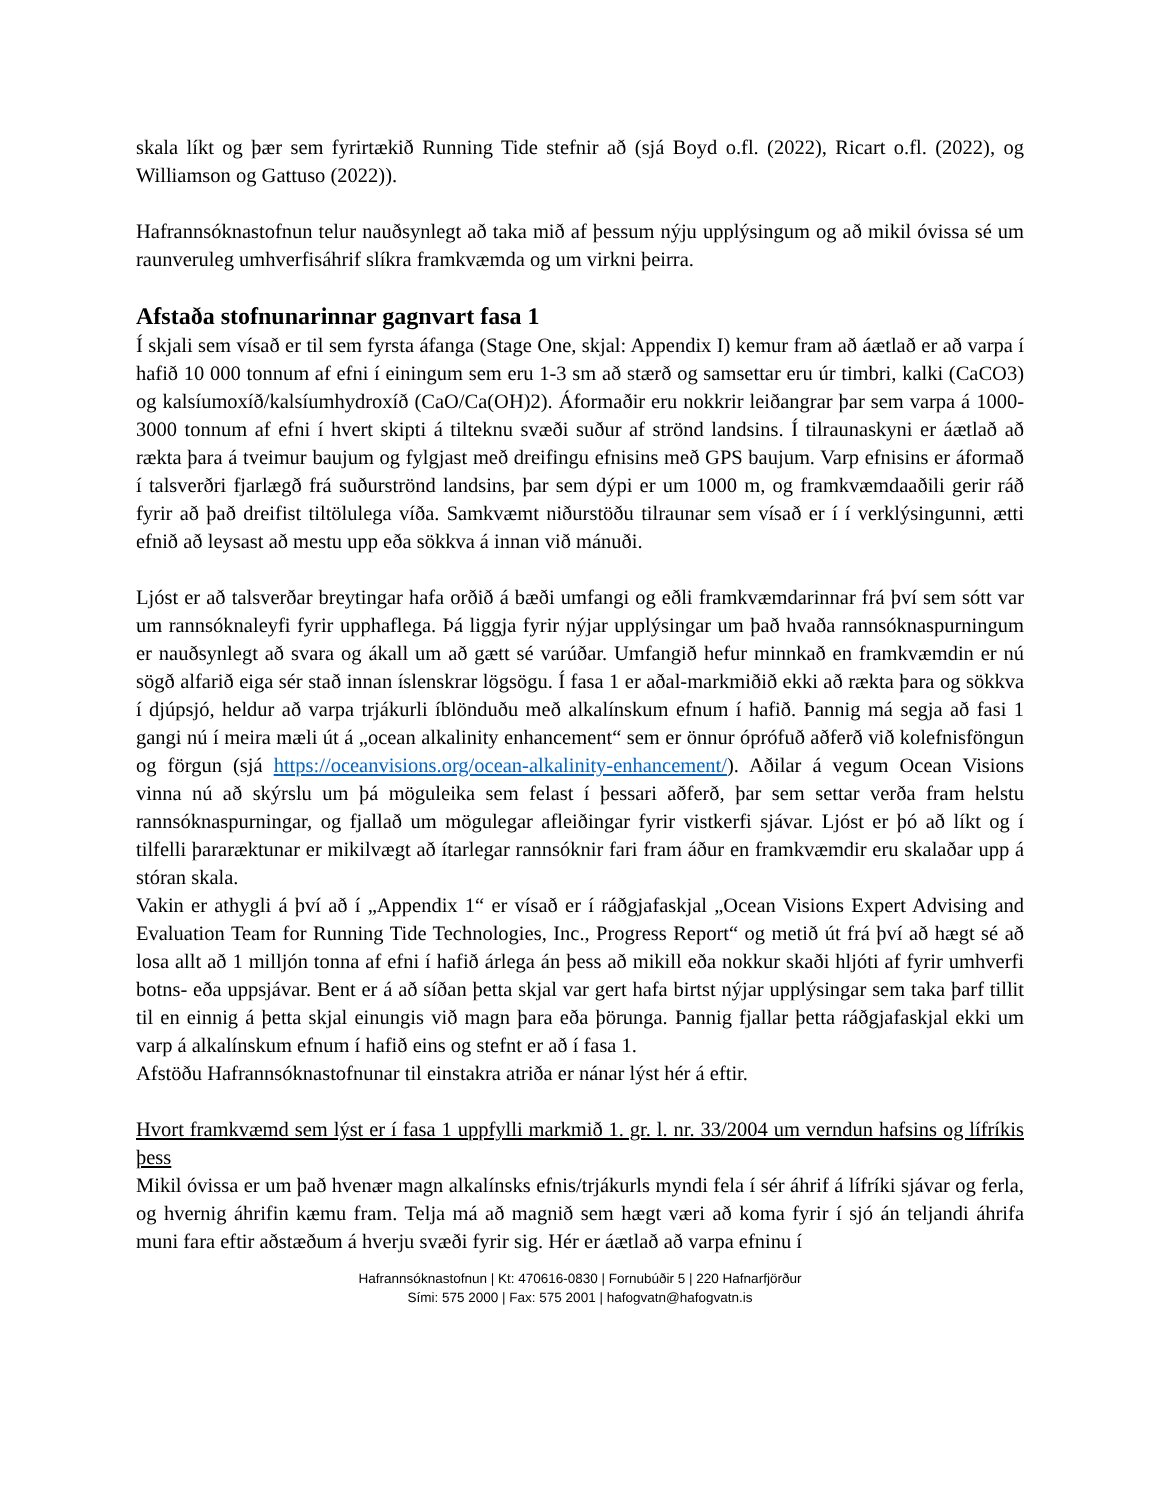skala líkt og þær sem fyrirtækið Running Tide stefnir að (sjá Boyd o.fl. (2022), Ricart o.fl. (2022), og Williamson og Gattuso (2022)).
Hafrannsóknastofnun telur nauðsynlegt að taka mið af þessum nýju upplýsingum og að mikil óvissa sé um raunveruleg umhverfisáhrif slíkra framkvæmda og um virkni þeirra.
Afstaða stofnunarinnar gagnvart fasa 1
Í skjali sem vísað er til sem fyrsta áfanga (Stage One, skjal: Appendix I) kemur fram að áætlað er að varpa í hafið 10 000 tonnum af efni í einingum sem eru 1-3 sm að stærð og samsettar eru úr timbri, kalki (CaCO3) og kalsíumoxíð/kalsíumhydroxíð (CaO/Ca(OH)2). Áformaðir eru nokkrir leiðangrar þar sem varpa á 1000- 3000 tonnum af efni í hvert skipti á tilteknu svæði suður af strönd landsins. Í tilraunaskyni er áætlað að rækta þara á tveimur baujum og fylgjast með dreifingu efnisins með GPS baujum. Varp efnisins er áformað í talsverðri fjarlægð frá suðurströnd landsins, þar sem dýpi er um 1000 m, og framkvæmdaaðili gerir ráð fyrir að það dreifist tiltölulega víða. Samkvæmt niðurstöðu tilraunar sem vísað er í í verklýsingunni, ætti efnið að leysast að mestu upp eða sökkva á innan við mánuði.
Ljóst er að talsverðar breytingar hafa orðið á bæði umfangi og eðli framkvæmdarinnar frá því sem sótt var um rannsóknaleyfi fyrir upphaflega. Þá liggja fyrir nýjar upplýsingar um það hvaða rannsóknaspurningum er nauðsynlegt að svara og ákall um að gætt sé varúðar. Umfangið hefur minnkað en framkvæmdin er nú sögð alfarið eiga sér stað innan íslenskrar lögsögu. Í fasa 1 er aðal-markmiðið ekki að rækta þara og sökkva í djúpsjó, heldur að varpa trjákurli íblönduðu með alkalínskum efnum í hafið. Þannig má segja að fasi 1 gangi nú í meira mæli út á „ocean alkalinity enhancement“ sem er önnur óprófuð aðferð við kolefnisföngun og förgun (sjá https://oceanvisions.org/ocean-alkalinity-enhancement/). Aðilar á vegum Ocean Visions vinna nú að skýrslu um þá möguleika sem felast í þessari aðferð, þar sem settar verða fram helstu rannsóknaspurningar, og fjallað um mögulegar afleiðingar fyrir vistkerfi sjávar. Ljóst er þó að líkt og í tilfelli þararæktunar er mikilvægt að ítarlegar rannsóknir fari fram áður en framkvæmdir eru skalaðar upp á stóran skala.
Vakin er athygli á því að í „Appendix 1“ er vísað er í ráðgjafaskjal „Ocean Visions Expert Advising and Evaluation Team for Running Tide Technologies, Inc., Progress Report“ og metið út frá því að hægt sé að losa allt að 1 milljón tonna af efni í hafið árlega án þess að mikill eða nokkur skaði hljóti af fyrir umhverfi botns- eða uppsjávar. Bent er á að síðan þetta skjal var gert hafa birtst nýjar upplýsingar sem taka þarf tillit til en einnig á þetta skjal einungis við magn þara eða þörunga. Þannig fjallar þetta ráðgjafaskjal ekki um varp á alkalínskum efnum í hafið eins og stefnt er að í fasa 1.
Afstöðu Hafrannsóknastofnunar til einstakra atriða er nánar lýst hér á eftir.
Hvort framkvæmd sem lýst er í fasa 1 uppfylli markmið 1. gr. l. nr. 33/2004 um verndun hafsins og lífríkis þess
Mikil óvissa er um það hvenær magn alkalínsks efnis/trjákurls myndi fela í sér áhrif á lífríki sjávar og ferla, og hvernig áhrifin kæmu fram. Telja má að magnið sem hægt væri að koma fyrir í sjó án teljandi áhrifa muni fara eftir aðstæðum á hverju svæði fyrir sig. Hér er áætlað að varpa efninu í
Hafrannsóknastofnun | Kt: 470616-0830 | Fornubúðir 5 | 220 Hafnarfjörður
Sími: 575 2000 | Fax: 575 2001 | hafogvatn@hafogvatn.is